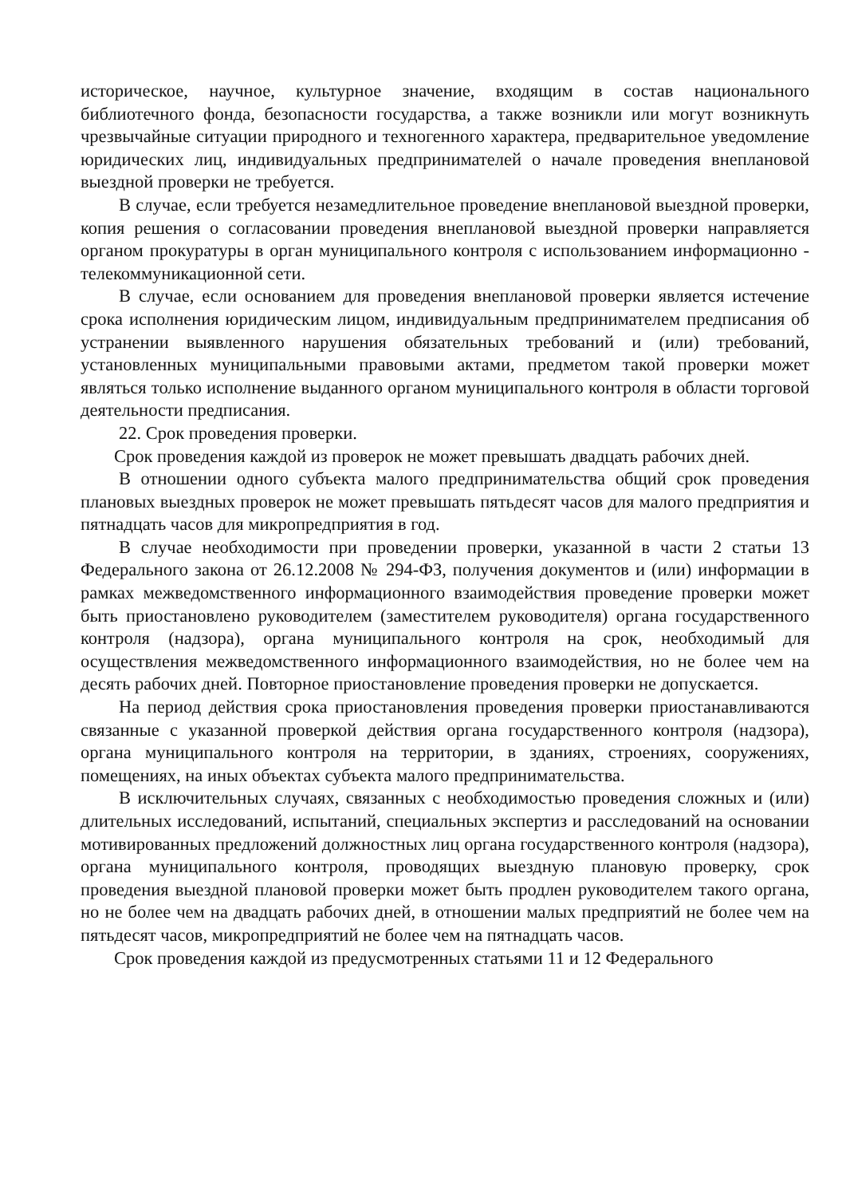историческое, научное, культурное значение, входящим в состав национального библиотечного фонда, безопасности государства, а также возникли или могут возникнуть чрезвычайные ситуации природного и техногенного характера, предварительное уведомление юридических лиц, индивидуальных предпринимателей о начале проведения внеплановой выездной проверки не требуется.
В случае, если требуется незамедлительное проведение внеплановой выездной проверки, копия решения о согласовании проведения внеплановой выездной проверки направляется органом прокуратуры в орган муниципального контроля с использованием информационно - телекоммуникационной сети.
В случае, если основанием для проведения внеплановой проверки является истечение срока исполнения юридическим лицом, индивидуальным предпринимателем предписания об устранении выявленного нарушения обязательных требований и (или) требований, установленных муниципальными правовыми актами, предметом такой проверки может являться только исполнение выданного органом муниципального контроля в области торговой деятельности предписания.
22. Срок проведения проверки.
Срок проведения каждой из проверок не может превышать двадцать рабочих дней.
В отношении одного субъекта малого предпринимательства общий срок проведения плановых выездных проверок не может превышать пятьдесят часов для малого предприятия и пятнадцать часов для микропредприятия в год.
В случае необходимости при проведении проверки, указанной в части 2 статьи 13 Федерального закона от 26.12.2008 № 294-ФЗ, получения документов и (или) информации в рамках межведомственного информационного взаимодействия проведение проверки может быть приостановлено руководителем (заместителем руководителя) органа государственного контроля (надзора), органа муниципального контроля на срок, необходимый для осуществления межведомственного информационного взаимодействия, но не более чем на десять рабочих дней. Повторное приостановление проведения проверки не допускается.
На период действия срока приостановления проведения проверки приостанавливаются связанные с указанной проверкой действия органа государственного контроля (надзора), органа муниципального контроля на территории, в зданиях, строениях, сооружениях, помещениях, на иных объектах субъекта малого предпринимательства.
В исключительных случаях, связанных с необходимостью проведения сложных и (или) длительных исследований, испытаний, специальных экспертиз и расследований на основании мотивированных предложений должностных лиц органа государственного контроля (надзора), органа муниципального контроля, проводящих выездную плановую проверку, срок проведения выездной плановой проверки может быть продлен руководителем такого органа, но не более чем на двадцать рабочих дней, в отношении малых предприятий не более чем на пятьдесят часов, микропредприятий не более чем на пятнадцать часов.
Срок проведения каждой из предусмотренных статьями 11 и 12 Федерального